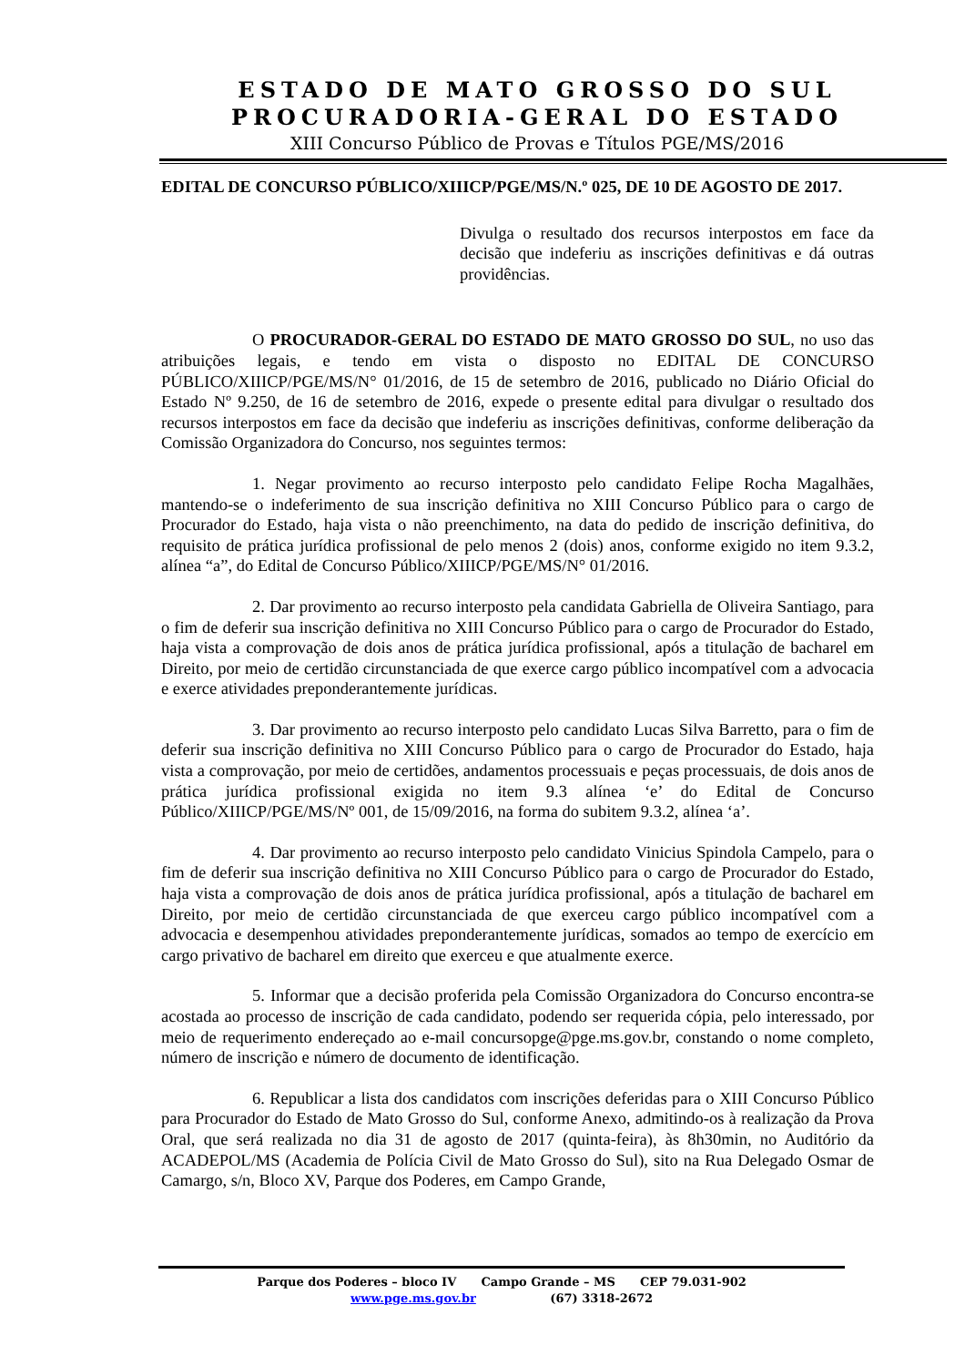ESTADO DE MATO GROSSO DO SUL
PROCURADORIA-GERAL DO ESTADO
XIII Concurso Público de Provas e Títulos PGE/MS/2016
EDITAL DE CONCURSO PÚBLICO/XIIICP/PGE/MS/N.º 025, DE 10 DE AGOSTO DE 2017.
Divulga o resultado dos recursos interpostos em face da decisão que indeferiu as inscrições definitivas e dá outras providências.
O PROCURADOR-GERAL DO ESTADO DE MATO GROSSO DO SUL, no uso das atribuições legais, e tendo em vista o disposto no EDITAL DE CONCURSO PÚBLICO/XIIICP/PGE/MS/N° 01/2016, de 15 de setembro de 2016, publicado no Diário Oficial do Estado Nº 9.250, de 16 de setembro de 2016, expede o presente edital para divulgar o resultado dos recursos interpostos em face da decisão que indeferiu as inscrições definitivas, conforme deliberação da Comissão Organizadora do Concurso, nos seguintes termos:
1. Negar provimento ao recurso interposto pelo candidato Felipe Rocha Magalhães, mantendo-se o indeferimento de sua inscrição definitiva no XIII Concurso Público para o cargo de Procurador do Estado, haja vista o não preenchimento, na data do pedido de inscrição definitiva, do requisito de prática jurídica profissional de pelo menos 2 (dois) anos, conforme exigido no item 9.3.2, alínea “a”, do Edital de Concurso Público/XIIICP/PGE/MS/N° 01/2016.
2. Dar provimento ao recurso interposto pela candidata Gabriella de Oliveira Santiago, para o fim de deferir sua inscrição definitiva no XIII Concurso Público para o cargo de Procurador do Estado, haja vista a comprovação de dois anos de prática jurídica profissional, após a titulação de bacharel em Direito, por meio de certidão circunstanciada de que exerce cargo público incompatível com a advocacia e exerce atividades preponderantemente jurídicas.
3. Dar provimento ao recurso interposto pelo candidato Lucas Silva Barretto, para o fim de deferir sua inscrição definitiva no XIII Concurso Público para o cargo de Procurador do Estado, haja vista a comprovação, por meio de certidões, andamentos processuais e peças processuais, de dois anos de prática jurídica profissional exigida no item 9.3 alínea ‘e’ do Edital de Concurso Público/XIIICP/PGE/MS/Nº 001, de 15/09/2016, na forma do subitem 9.3.2, alínea ‘a’.
4. Dar provimento ao recurso interposto pelo candidato Vinicius Spindola Campelo, para o fim de deferir sua inscrição definitiva no XIII Concurso Público para o cargo de Procurador do Estado, haja vista a comprovação de dois anos de prática jurídica profissional, após a titulação de bacharel em Direito, por meio de certidão circunstanciada de que exerceu cargo público incompatível com a advocacia e desempenhou atividades preponderantemente jurídicas, somados ao tempo de exercício em cargo privativo de bacharel em direito que exerceu e que atualmente exerce.
5. Informar que a decisão proferida pela Comissão Organizadora do Concurso encontra-se acostada ao processo de inscrição de cada candidato, podendo ser requerida cópia, pelo interessado, por meio de requerimento endereçado ao e-mail concursopge@pge.ms.gov.br, constando o nome completo, número de inscrição e número de documento de identificação.
6. Republicar a lista dos candidatos com inscrições deferidas para o XIII Concurso Público para Procurador do Estado de Mato Grosso do Sul, conforme Anexo, admitindo-os à realização da Prova Oral, que será realizada no dia 31 de agosto de 2017 (quinta-feira), às 8h30min, no Auditório da ACADEPOL/MS (Academia de Polícia Civil de Mato Grosso do Sul), sito na Rua Delegado Osmar de Camargo, s/n, Bloco XV, Parque dos Poderes, em Campo Grande,
Parque dos Poderes – bloco IV Campo Grande – MS CEP 79.031-902
www.pge.ms.gov.br (67) 3318-2672